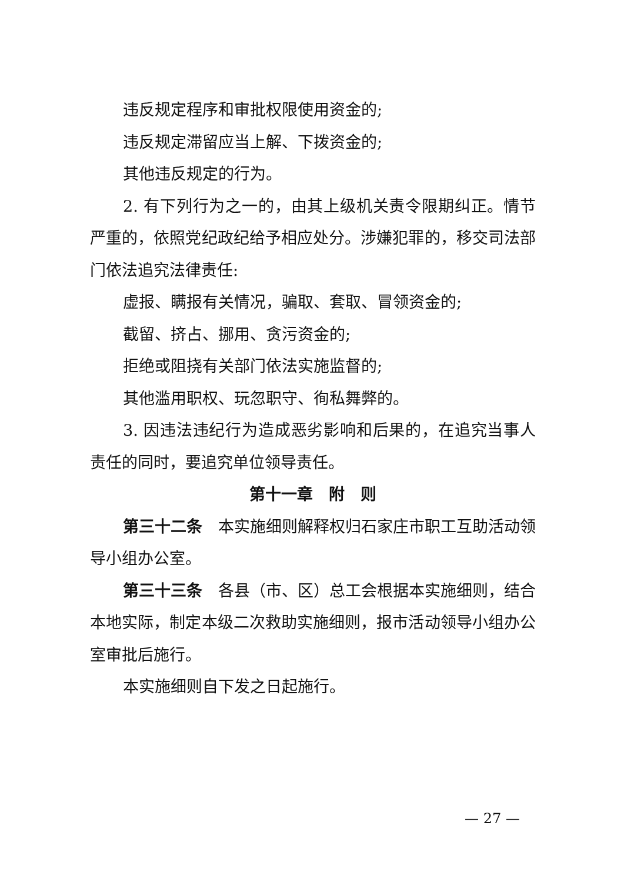违反规定程序和审批权限使用资金的;
违反规定滞留应当上解、下拨资金的;
其他违反规定的行为。
2. 有下列行为之一的，由其上级机关责令限期纠正。情节严重的，依照党纪政纪给予相应处分。涉嫌犯罪的，移交司法部门依法追究法律责任:
虚报、瞒报有关情况，骗取、套取、冒领资金的;
截留、挤占、挪用、贪污资金的;
拒绝或阻挠有关部门依法实施监督的;
其他滥用职权、玩忽职守、徇私舞弊的。
3. 因违法违纪行为造成恶劣影响和后果的，在追究当事人责任的同时，要追究单位领导责任。
第十一章　附　则
第三十二条　本实施细则解释权归石家庄市职工互助活动领导小组办公室。
第三十三条　各县（市、区）总工会根据本实施细则，结合本地实际，制定本级二次救助实施细则，报市活动领导小组办公室审批后施行。
本实施细则自下发之日起施行。
— 27 —